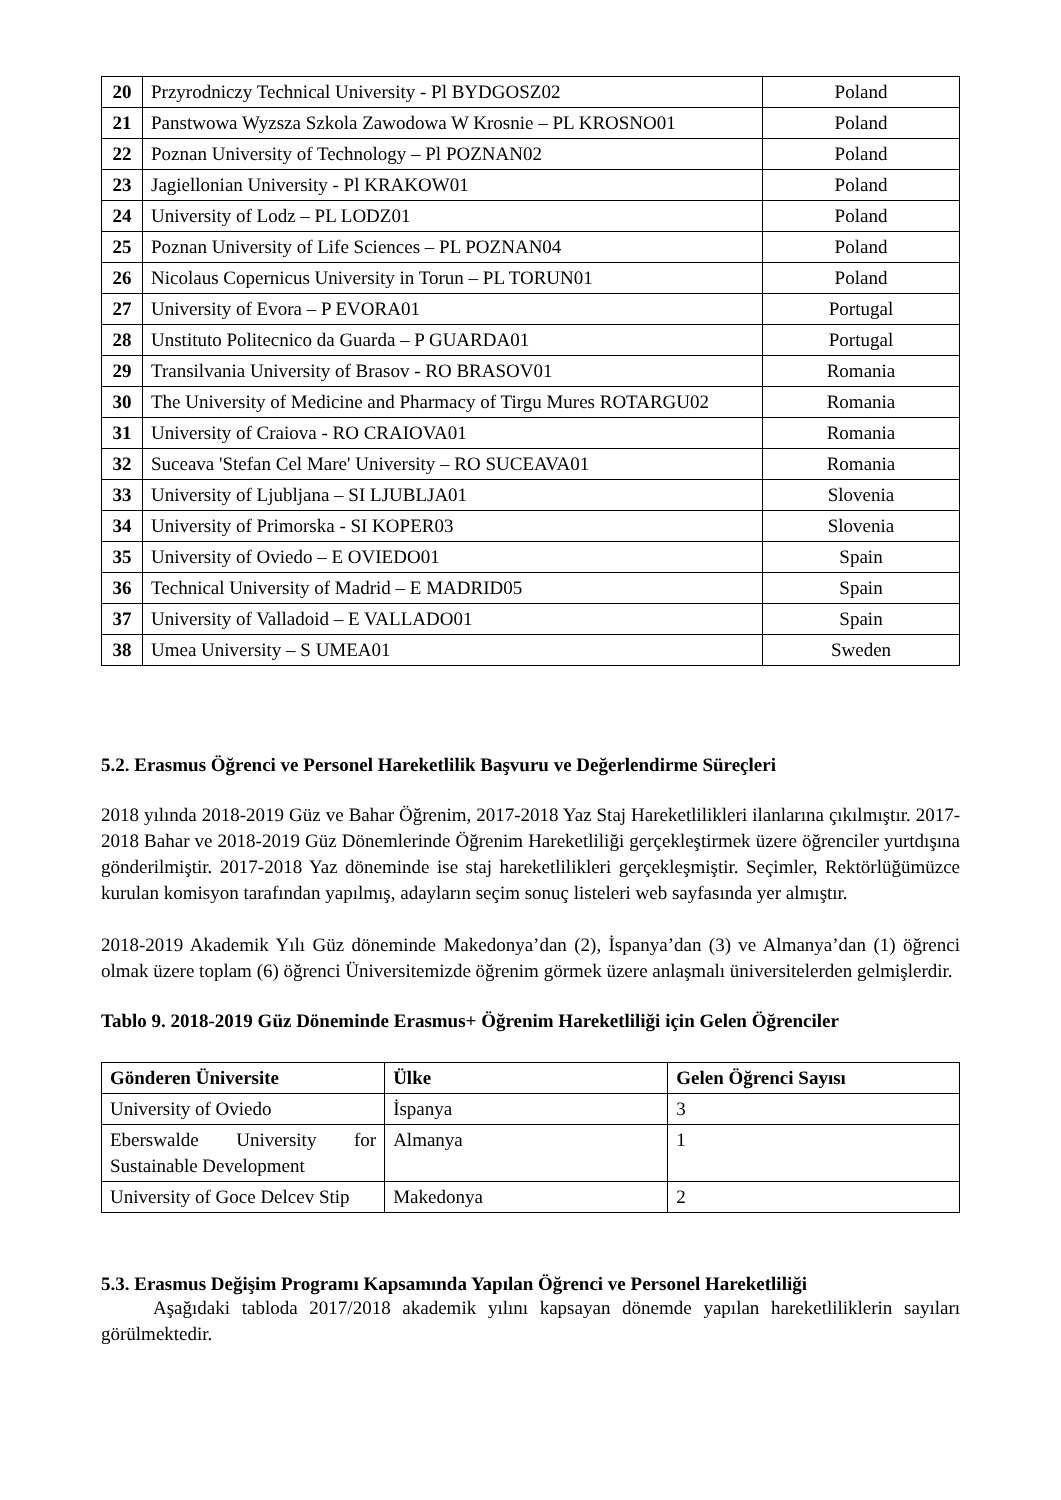| 20 | Przyrodniczy Technical University - Pl BYDGOSZ02 | Poland |
| 21 | Panstwowa Wyzsza Szkola Zawodowa W Krosnie – PL KROSNO01 | Poland |
| 22 | Poznan University of Technology – Pl POZNAN02 | Poland |
| 23 | Jagiellonian University - Pl KRAKOW01 | Poland |
| 24 | University of Lodz – PL LODZ01 | Poland |
| 25 | Poznan University of Life Sciences – PL POZNAN04 | Poland |
| 26 | Nicolaus Copernicus University in Torun – PL TORUN01 | Poland |
| 27 | University of Evora – P EVORA01 | Portugal |
| 28 | Unstituto Politecnico da Guarda – P GUARDA01 | Portugal |
| 29 | Transilvania University of Brasov - RO BRASOV01 | Romania |
| 30 | The University of Medicine and Pharmacy of Tirgu Mures ROTARGU02 | Romania |
| 31 | University of Craiova - RO CRAIOVA01 | Romania |
| 32 | Suceava 'Stefan Cel Mare' University – RO SUCEAVA01 | Romania |
| 33 | University of Ljubljana – SI LJUBLJA01 | Slovenia |
| 34 | University of Primorska - SI KOPER03 | Slovenia |
| 35 | University of Oviedo – E OVIEDO01 | Spain |
| 36 | Technical University of Madrid – E MADRID05 | Spain |
| 37 | University of Valladoid – E VALLADO01 | Spain |
| 38 | Umea University – S UMEA01 | Sweden |
5.2. Erasmus Öğrenci ve Personel Hareketlilik Başvuru ve Değerlendirme Süreçleri
2018 yılında 2018-2019 Güz ve Bahar Öğrenim, 2017-2018 Yaz Staj Hareketlilikleri ilanlarına çıkılmıştır. 2017-2018 Bahar ve 2018-2019 Güz Dönemlerinde Öğrenim Hareketliliği gerçekleştirmek üzere öğrenciler yurtdışına gönderilmiştir. 2017-2018 Yaz döneminde ise staj hareketlilikleri gerçekleşmiştir. Seçimler, Rektörlüğümüzce kurulan komisyon tarafından yapılmış, adayların seçim sonuç listeleri web sayfasında yer almıştır.
2018-2019 Akademik Yılı Güz döneminde Makedonya’dan (2), İspanya’dan (3) ve Almanya’dan (1) öğrenci olmak üzere toplam (6) öğrenci Üniversitemizde öğrenim görmek üzere anlaşmalı üniversitelerden gelmişlerdir.
Tablo 9. 2018-2019 Güz Döneminde Erasmus+ Öğrenim Hareketliliği için Gelen Öğrenciler
| Gönderen Üniversite | Ülke | Gelen Öğrenci Sayısı |
| --- | --- | --- |
| University of Oviedo | İspanya | 3 |
| Eberswalde University for Sustainable Development | Almanya | 1 |
| University of Goce Delcev Stip | Makedonya | 2 |
5.3. Erasmus Değişim Programı Kapsamında Yapılan Öğrenci ve Personel Hareketliliği
Aşağıdaki tabloda 2017/2018 akademik yılını kapsayan dönemde yapılan hareketliliklerin sayıları görülmektedir.